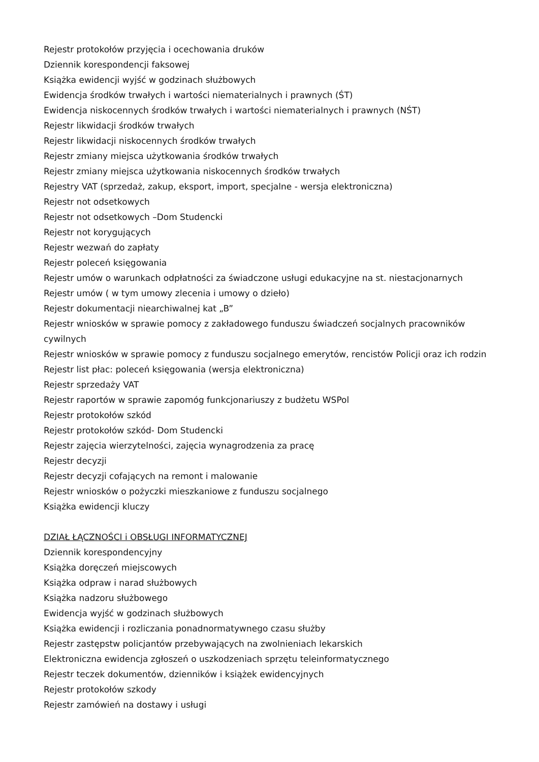Rejestr protokołów przyjęcia i ocechowania druków
Dziennik korespondencji faksowej
Książka ewidencji wyjść w godzinach służbowych
Ewidencja środków trwałych i wartości niematerialnych i prawnych (ŚT)
Ewidencja niskocennych środków trwałych i wartości niematerialnych i prawnych (NŚT)
Rejestr likwidacji środków trwałych
Rejestr likwidacji niskocennych środków trwałych
Rejestr zmiany miejsca użytkowania środków trwałych
Rejestr zmiany miejsca użytkowania niskocennych środków trwałych
Rejestry VAT (sprzedaż, zakup, eksport, import, specjalne - wersja elektroniczna)
Rejestr not odsetkowych
Rejestr not odsetkowych –Dom Studencki
Rejestr not korygujących
Rejestr wezwań do zapłaty
Rejestr poleceń księgowania
Rejestr umów o warunkach odpłatności za świadczone usługi edukacyjne na st. niestacjonarnych
Rejestr umów ( w tym umowy zlecenia i umowy o dzieło)
Rejestr dokumentacji niearchiwalnej kat „B”
Rejestr wniosków w sprawie pomocy z zakładowego funduszu świadczeń socjalnych pracowników cywilnych
Rejestr wniosków w sprawie pomocy z funduszu socjalnego emerytów, rencistów Policji oraz ich rodzin
Rejestr list płac: poleceń księgowania (wersja elektroniczna)
Rejestr sprzedaży VAT
Rejestr raportów w sprawie zapomóg funkcjonariuszy z budżetu WSPol
Rejestr protokołów szkód
Rejestr protokołów szkód- Dom Studencki
Rejestr zajęcia wierzytelności, zajęcia wynagrodzenia za pracę
Rejestr decyzji
Rejestr decyzji cofających na remont i malowanie
Rejestr wniosków o pożyczki mieszkaniowe z funduszu socjalnego
Książka ewidencji kluczy
DZIAŁ ŁĄCZNOŚCI i OBSŁUGI INFORMATYCZNEJ
Dziennik korespondencyjny
Książka doręczeń miejscowych
Książka odpraw i narad służbowych
Książka nadzoru służbowego
Ewidencja wyjść w godzinach służbowych
Książka ewidencji i rozliczania ponadnormatywnego czasu służby
Rejestr zastępstw policjantów przebywających na zwolnieniach lekarskich
Elektroniczna ewidencja zgłoszeń o uszkodzeniach sprzętu teleinformatycznego
Rejestr teczek dokumentów, dzienników i książek ewidencyjnych
Rejestr protokołów szkody
Rejestr zamówień na dostawy i usługi